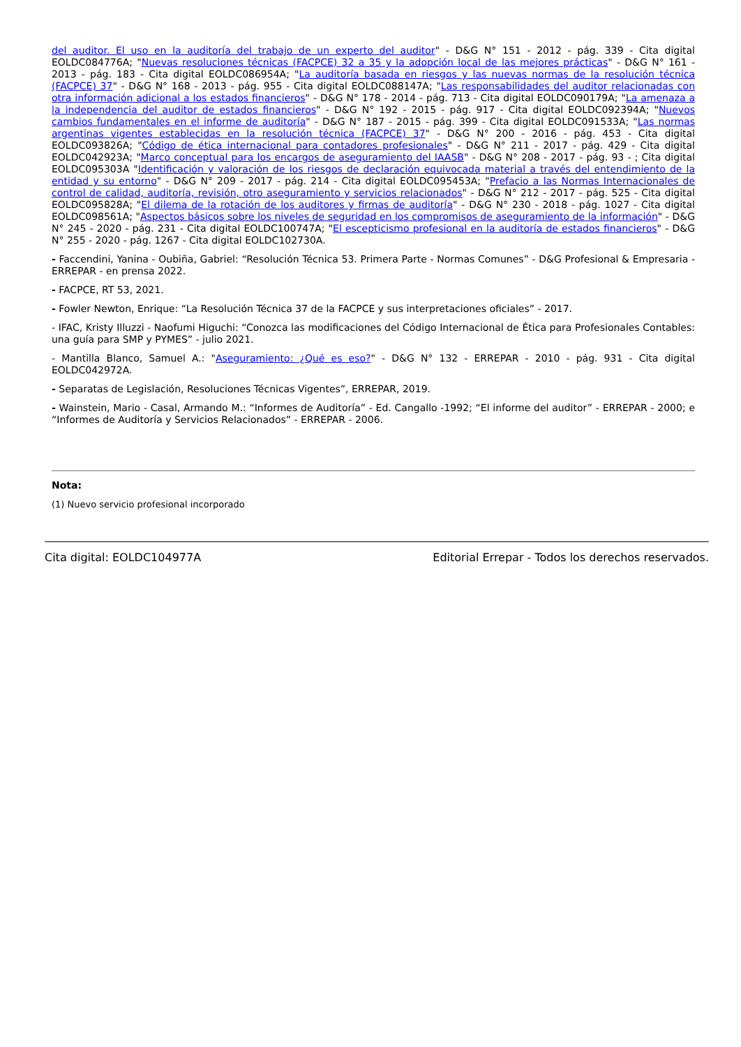del auditor. El uso en la auditoría del trabajo de un experto del auditor" - D&G N° 151 - 2012 - pág. 339 - Cita digital EOLDC084776A; "Nuevas resoluciones técnicas (FACPCE) 32 a 35 y la adopción local de las mejores prácticas" - D&G N° 161 - 2013 - pág. 183 - Cita digital EOLDC086954A; "La auditoría basada en riesgos y las nuevas normas de la resolución técnica (FACPCE) 37" - D&G N° 168 - 2013 - pág. 955 - Cita digital EOLDC088147A; "Las responsabilidades del auditor relacionadas con otra información adicional a los estados financieros" - D&G N° 178 - 2014 - pág. 713 - Cita digital EOLDC090179A; "La amenaza a la independencia del auditor de estados financieros" - D&G N° 192 - 2015 - pág. 917 - Cita digital EOLDC092394A; "Nuevos cambios fundamentales en el informe de auditoría" - D&G N° 187 - 2015 - pág. 399 - Cita digital EOLDC091533A; "Las normas argentinas vigentes establecidas en la resolución técnica (FACPCE) 37" - D&G N° 200 - 2016 - pág. 453 - Cita digital EOLDC093826A; "Código de ética internacional para contadores profesionales" - D&G N° 211 - 2017 - pág. 429 - Cita digital EOLDC042923A; "Marco conceptual para los encargos de aseguramiento del IAASB" - D&G N° 208 - 2017 - pág. 93 - ; Cita digital EOLDC095303A "Identificación y valoración de los riesgos de declaración equivocada material a través del entendimiento de la entidad y su entorno" - D&G N° 209 - 2017 - pág. 214 - Cita digital EOLDC095453A; "Prefacio a las Normas Internacionales de control de calidad, auditoría, revisión, otro aseguramiento y servicios relacionados" - D&G N° 212 - 2017 - pág. 525 - Cita digital EOLDC095828A; "El dilema de la rotación de los auditores y firmas de auditoría" - D&G N° 230 - 2018 - pág. 1027 - Cita digital EOLDC098561A; "Aspectos básicos sobre los niveles de seguridad en los compromisos de aseguramiento de la información" - D&G N° 245 - 2020 - pág. 231 - Cita digital EOLDC100747A; "El escepticismo profesional en la auditoría de estados financieros" - D&G N° 255 - 2020 - pág. 1267 - Cita digital EOLDC102730A.
- Faccendini, Yanina - Oubiña, Gabriel: “Resolución Técnica 53. Primera Parte - Normas Comunes” - D&G Profesional & Empresaria - ERREPAR - en prensa 2022.
- FACPCE, RT 53, 2021.
- Fowler Newton, Enrique: “La Resolución Técnica 37 de la FACPCE y sus interpretaciones oficiales” - 2017.
- IFAC, Kristy Illuzzi - Naofumi Higuchi: “Conozca las modificaciones del Código Internacional de Ética para Profesionales Contables: una guía para SMP y PYMES” - julio 2021.
- Mantilla Blanco, Samuel A.: "Aseguramiento: ¿Qué es eso?" - D&G N° 132 - ERREPAR - 2010 - pág. 931 - Cita digital EOLDC042972A.
- Separatas de Legislación, Resoluciones Técnicas Vigentes”, ERREPAR, 2019.
- Wainstein, Mario - Casal, Armando M.: “Informes de Auditoría” - Ed. Cangallo -1992; “El informe del auditor” - ERREPAR - 2000; e “Informes de Auditoría y Servicios Relacionados” - ERREPAR - 2006.
Nota:
(1) Nuevo servicio profesional incorporado
Cita digital: EOLDC104977A Editorial Errepar - Todos los derechos reservados.